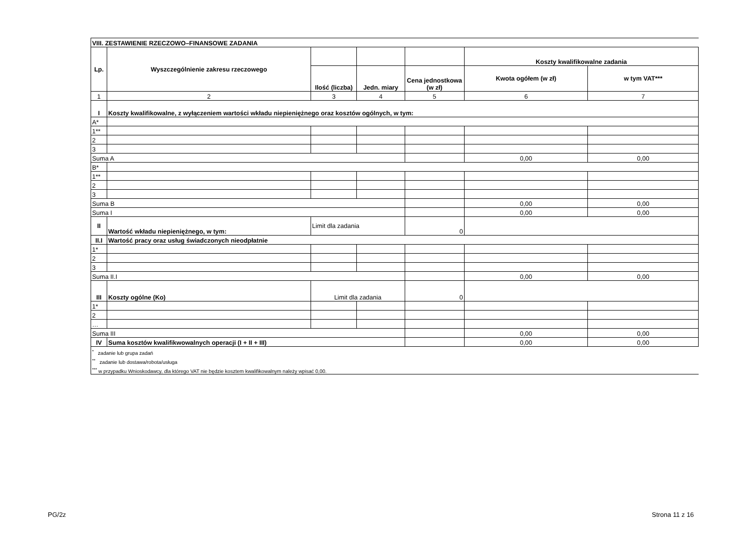| VIII. ZESTAWIENIE RZECZOWO–FINANSOWE ZADANIA | | | | | | |
| Lp. | Wyszczególnienie zakresu rzeczowego | | | | Koszty kwalifikowalne zadania | |
| | | Ilość (liczba) | Jedn. miary | Cena jednostkowa (w zł) | Kwota ogółem (w zł) | w tym VAT*** |
| 1 | 2 | 3 | 4 | 5 | 6 | 7 |
| I | Koszty kwalifikowalne, z wyłączeniem wartości wkładu niepieniężnego oraz kosztów ogólnych, w tym: | | | | | |
| A* | | | | | | |
| 1** | | | | | | |
| 2 | | | | | | |
| 3 | | | | | | |
| Suma A | | | | | 0,00 | 0,00 |
| B* | | | | | | |
| 1** | | | | | | |
| 2 | | | | | | |
| 3 | | | | | | |
| Suma B | | | | | 0,00 | 0,00 |
| Suma I | | | | | 0,00 | 0,00 |
| II | Wartość wkładu niepieniężnego, w tym: | Limit dla zadania | | 0 | | |
| II.I | Wartość pracy oraz usług świadczonych nieodpłatnie | | | | | |
| 1* | | | | | | |
| 2 | | | | | | |
| 3 | | | | | | |
| Suma II.I | | | | | 0,00 | 0,00 |
| III | Koszty ogólne (Ko) | Limit dla zadania | | 0 | | |
| 1* | | | | | | |
| 2 | | | | | | |
| … | | | | | | |
| Suma III | | | | | 0,00 | 0,00 |
| IV | Suma kosztów kwalifikwowalnych operacji (I + II + III) | | | | 0,00 | 0,00 |
| <sup>*</sup> zadanie lub grupa zadań | | | | | | |
| <sup>**</sup> zadanie lub dostawa/robota/usługa | | | | | | |
| <sup>***</sup> w przypadku Wnioskodawcy, dla którego VAT nie będzie kosztem kwalifikowalnym należy wpisać 0,00. | | | | | | |
PG/2z Strona 11 z 16